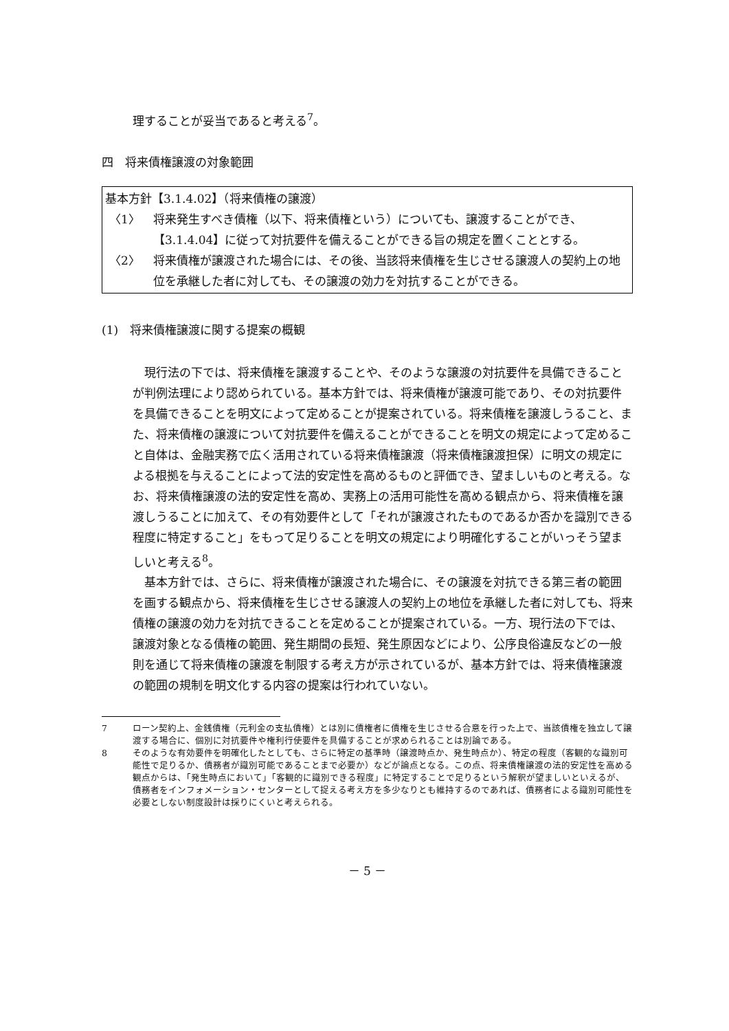理することが妥当であると考える<sup>7</sup>。
四　将来債権譲渡の対象範囲
基本方針【3.1.4.02】（将来債権の譲渡）
〈1〉 将来発生すべき債権（以下、将来債権という）についても、譲渡することができ、【3.1.4.04】に従って対抗要件を備えることができる旨の規定を置くこととする。
〈2〉 将来債権が譲渡された場合には、その後、当該将来債権を生じさせる譲渡人の契約上の地位を承継した者に対しても、その譲渡の効力を対抗することができる。
(1)　将来債権譲渡に関する提案の概観
現行法の下では、将来債権を譲渡することや、そのような譲渡の対抗要件を具備できることが判例法理により認められている。基本方針では、将来債権が譲渡可能であり、その対抗要件を具備できることを明文によって定めることが提案されている。将来債権を譲渡しうること、また、将来債権の譲渡について対抗要件を備えることができることを明文の規定によって定めること自体は、金融実務で広く活用されている将来債権譲渡（将来債権譲渡担保）に明文の規定による根拠を与えることによって法的安定性を高めるものと評価でき、望ましいものと考える。なお、将来債権譲渡の法的安定性を高め、実務上の活用可能性を高める観点から、将来債権を譲渡しうることに加えて、その有効要件として「それが譲渡されたものであるか否かを識別できる程度に特定すること」をもって足りることを明文の規定により明確化することがいっそう望ましいと考える<sup>8</sup>。
基本方針では、さらに、将来債権が譲渡された場合に、その譲渡を対抗できる第三者の範囲を画する観点から、将来債権を生じさせる譲渡人の契約上の地位を承継した者に対しても、将来債権の譲渡の効力を対抗できることを定めることが提案されている。一方、現行法の下では、譲渡対象となる債権の範囲、発生期間の長短、発生原因などにより、公序良俗違反などの一般則を通じて将来債権の譲渡を制限する考え方が示されているが、基本方針では、将来債権譲渡の範囲の規制を明文化する内容の提案は行われていない。
7 ローン契約上、金銭債権（元利金の支払債権）とは別に債権者に債権を生じさせる合意を行った上で、当該債権を独立して譲渡する場合に、個別に対抗要件や権利行使要件を具備することが求められることは別論である。
8 そのような有効要件を明確化したとしても、さらに特定の基準時（譲渡時点か、発生時点か）、特定の程度（客観的な識別可能性で足りるか、債務者が識別可能であることまで必要か）などが論点となる。この点、将来債権譲渡の法的安定性を高める観点からは、「発生時点において」「客観的に識別できる程度」に特定することで足りるという解釈が望ましいといえるが、債務者をインフォメーション・センターとして捉える考え方を多少なりとも維持するのであれば、債務者による識別可能性を必要としない制度設計は採りにくいと考えられる。
－ 5 －